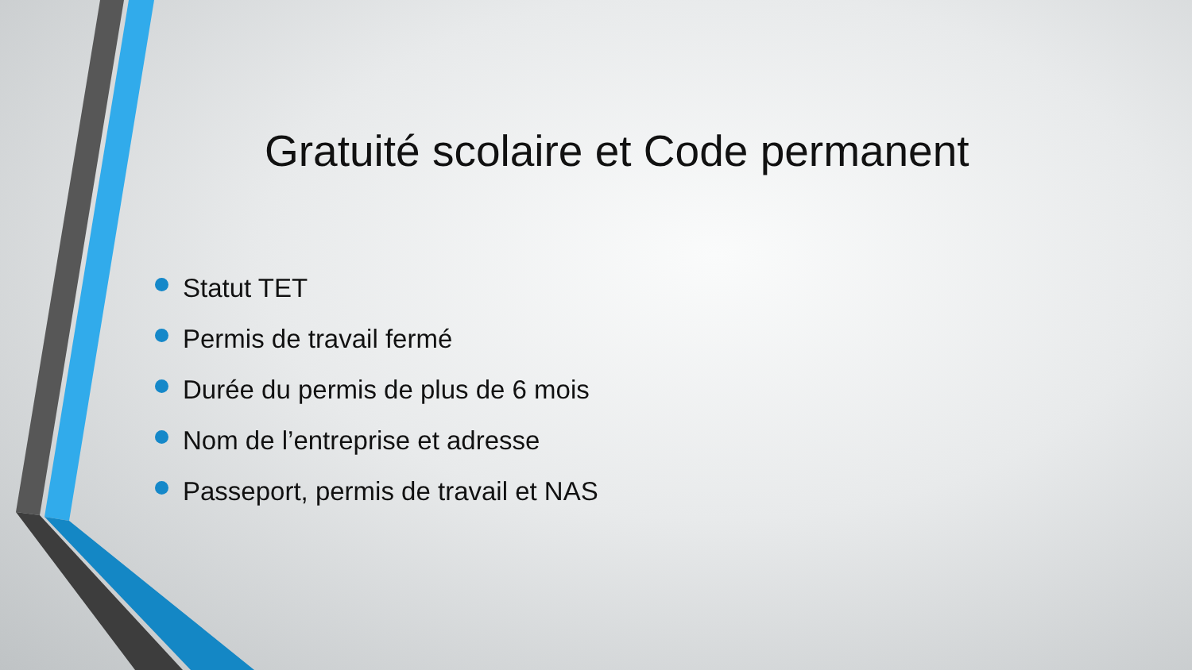Gratuité scolaire et Code permanent
Statut TET
Permis de travail fermé
Durée du permis de plus de 6 mois
Nom de l’entreprise et adresse
Passeport, permis de travail et NAS